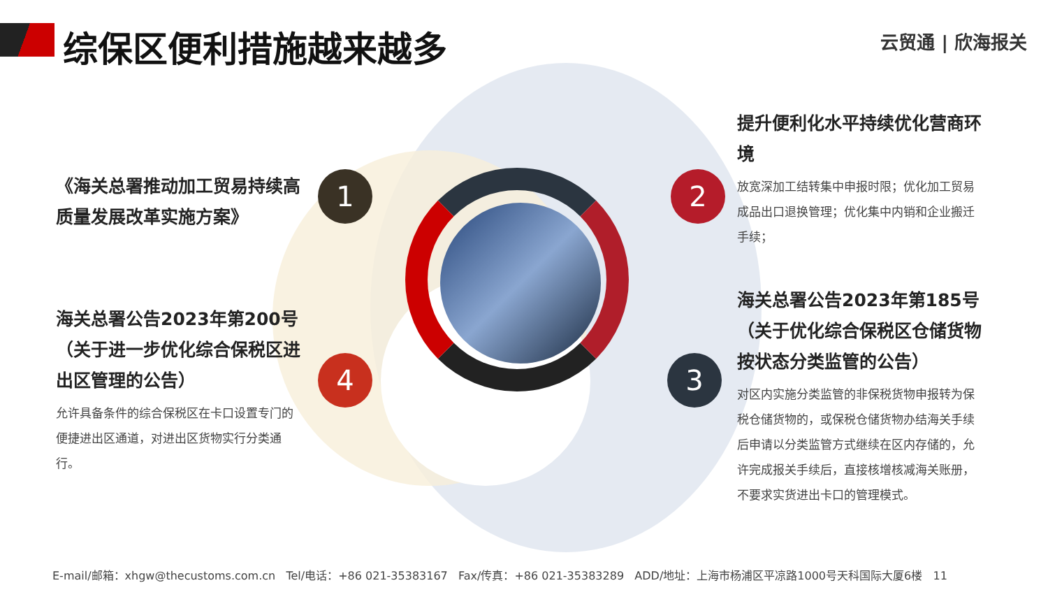综保区便利措施越来越多 云贸通 | 欣海报关
1 2
3
4
《海关总署推动加工贸易持续高质量发展改革实施方案》
提升便利化水平持续优化营商环境
放宽深加工结转集中申报时限；优化加工贸易成品出口退换管理；优化集中内销和企业搬迁手续；
海关总署公告2023年第200号（关于进一步优化综合保税区进出区管理的公告）
允许具备条件的综合保税区在卡口设置专门的便捷进出区通道，对进出区货物实行分类通行。
海关总署公告2023年第185号（关于优化综合保税区仓储货物按状态分类监管的公告）
对区内实施分类监管的非保税货物申报转为保税仓储货物的，或保税仓储货物办结海关手续后申请以分类监管方式继续在区内存储的，允许完成报关手续后，直接核增核减海关账册，不要求实货进出卡口的管理模式。
E-mail/邮箱：xhgw@thecustoms.com.cn Tel/电话：+86 021-35383167 Fax/传真：+86 021-35383289 ADD/地址：上海市杨浦区平凉路1000号天科国际大厦6楼 11